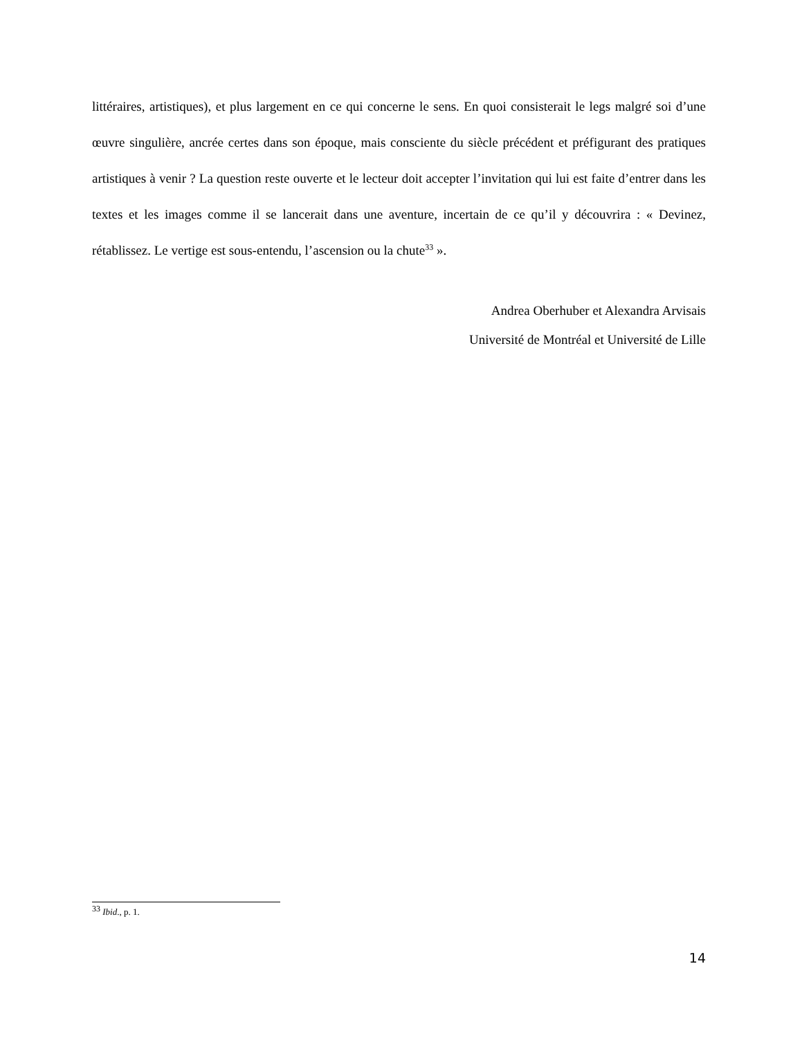littéraires, artistiques), et plus largement en ce qui concerne le sens. En quoi consisterait le legs malgré soi d’une œuvre singulière, ancrée certes dans son époque, mais consciente du siècle précédent et préfigurant des pratiques artistiques à venir ? La question reste ouverte et le lecteur doit accepter l’invitation qui lui est faite d’entrer dans les textes et les images comme il se lancerait dans une aventure, incertain de ce qu’il y découvrira : « Devinez, rétablissez. Le vertige est sous-entendu, l’ascension ou la chute<sup>33</sup> ».
Andrea Oberhuber et Alexandra Arvisais
Université de Montréal et Université de Lille
<sup>33</sup> Ibid., p. 1.
14